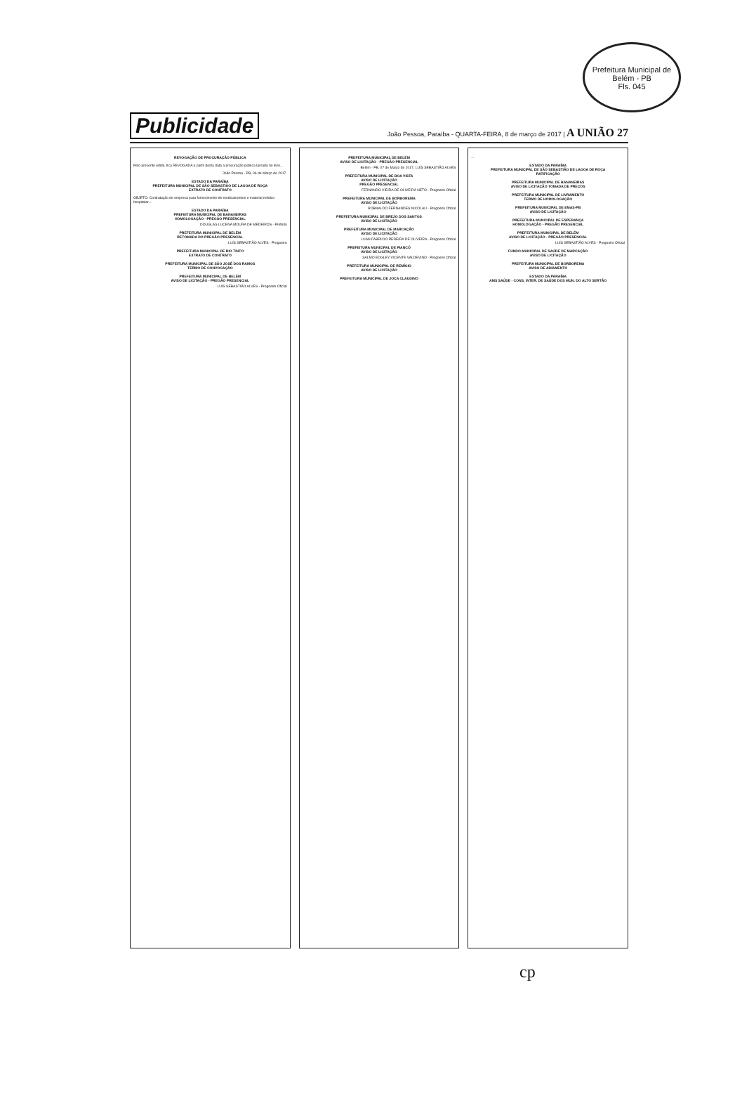Prefeitura Municipal de Belém - PB
Fls. 045
Publicidade João Pessoa, Paraíba - QUARTA-FEIRA, 8 de março de 2017 | A UNIÃO 27
REVOGAÇÃO DE PROCURAÇÃO PÚBLICA
Pelo presente edital, fica REVOGADA a partir desta data a procuração pública lavrada no livro...
João Pessoa - PB, 06 de Março de 2017.
ESTADO DA PARAÍBA
PREFEITURA MUNICIPAL DE SÃO SEBASTIÃO DE LAGOA DE ROÇA
EXTRATO DE CONTRATO
OBJETO: Contratação de empresa para fornecimento de medicamentos e material médico hospitalar...
ESTADO DA PARAÍBA
PREFEITURA MUNICIPAL DE BANANEIRAS
HOMOLOGAÇÃO - PREGÃO PRESENCIAL
DOUGLAS LUCENA MOURA DE MEDEIROS - Prefeito
PREFEITURA MUNICIPAL DE BELÉM
RETOMADA DO PREGÃO PRESENCIAL
LUÍS SEBASTIÃO ALVES - Pregoeiro
PREFEITURA MUNICIPAL DE RIO TINTO
EXTRATO DE CONTRATO
PREFEITURA MUNICIPAL DE SÃO JOSÉ DOS RAMOS
TERMO DE CONVOCAÇÃO
PREFEITURA MUNICIPAL DE BELÉM
AVISO DE LICITAÇÃO - PREGÃO PRESENCIAL
LUÍS SEBASTIÃO ALVES - Pregoeiro Oficial
PREFEITURA MUNICIPAL DE BELÉM
AVISO DE LICITAÇÃO - PREGÃO PRESENCIAL
Belém - PB, 07 de Março de 2017. LUÍS SEBASTIÃO ALVES
PREFEITURA MUNICIPAL DE BOA VISTA
AVISO DE LICITAÇÃO
PREGÃO PRESENCIAL
FERNANDO VIEIRA DE OLIVEIRA NETO - Pregoeiro Oficial
PREFEITURA MUNICIPAL DE BORBOREMA
AVISO DE LICITAÇÃO
ROBNALDO FERNANDES NICOLAU - Pregoeiro Oficial
PREFEITURA MUNICIPAL DE BREJO DOS SANTOS
AVISO DE LICITAÇÃO
PREFEITURA MUNICIPAL DE MARCAÇÃO
AVISO DE LICITAÇÃO
LUAN FABRICIO PEREIRA DE OLIVEIRA - Pregoeiro Oficial
PREFEITURA MUNICIPAL DE PIANCÓ
AVISO DE LICITAÇÃO
SALMO EDGLEY VICENTE VALDEVINO - Pregoeiro Oficial
PREFEITURA MUNICIPAL DE REMÍGIO
AVISO DE LICITAÇÃO
PREFEITURA MUNICIPAL DE JOCA CLAUDINO
...
ESTADO DA PARAÍBA
PREFEITURA MUNICIPAL DE SÃO SEBASTIÃO DE LAGOA DE ROÇA
RATIFICAÇÃO
PREFEITURA MUNICIPAL DE BANANEIRAS
AVISO DE LICITAÇÃO TOMADA DE PREÇOS
PREFEITURA MUNICIPAL DE LIVRAMENTO
TERMO DE HOMOLOGAÇÃO
PREFEITURA MUNICIPAL DE EMAS-PB
AVISO DE LICITAÇÃO
PREFEITURA MUNICIPAL DE ESPERANÇA
HOMOLOGAÇÃO - PREGÃO PRESENCIAL
PREFEITURA MUNICIPAL DE BELÉM
AVISO DE LICITAÇÃO - PREGÃO PRESENCIAL
LUÍS SEBASTIÃO ALVES - Pregoeiro Oficial
FUNDO MUNICIPAL DE SAÚDE DE MARCAÇÃO
AVISO DE LICITAÇÃO
PREFEITURA MUNICIPAL DE BORBOREMA
AVISO DE ADIAMENTO
ESTADO DA PARAÍBA
AMS SAÚDE - CONS. INTER. DE SAÚDE DOS MUN. DO ALTO SERTÃO
cp